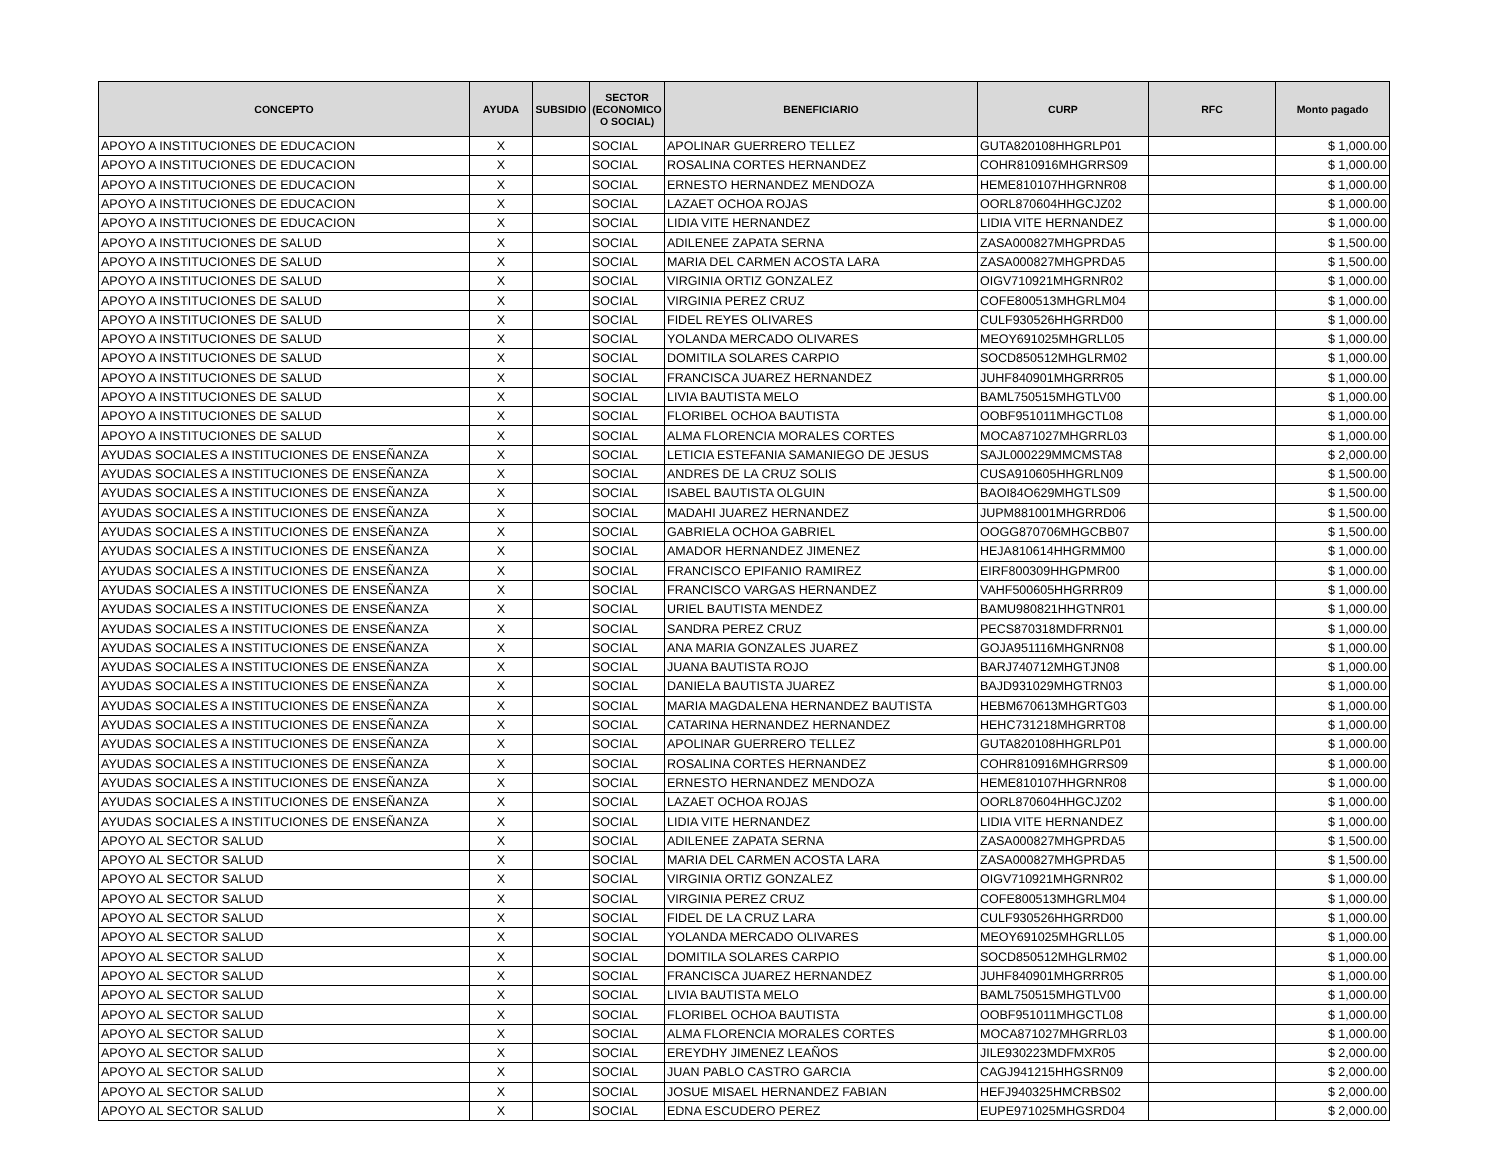| CONCEPTO | AYUDA | SUBSIDIO | SECTOR (ECONOMICO O SOCIAL) | BENEFICIARIO | CURP | RFC | Monto pagado |
| --- | --- | --- | --- | --- | --- | --- | --- |
| APOYO A INSTITUCIONES DE EDUCACION | X | | SOCIAL | APOLINAR GUERRERO TELLEZ | GUTA820108HHGRLP01 | | $ 1,000.00 |
| APOYO A INSTITUCIONES DE EDUCACION | X | | SOCIAL | ROSALINA CORTES HERNANDEZ | COHR810916MHGRRS09 | | $ 1,000.00 |
| APOYO A INSTITUCIONES DE EDUCACION | X | | SOCIAL | ERNESTO HERNANDEZ MENDOZA | HEME810107HHGRNR08 | | $ 1,000.00 |
| APOYO A INSTITUCIONES DE EDUCACION | X | | SOCIAL | LAZAET OCHOA ROJAS | OORL870604HHGCJZ02 | | $ 1,000.00 |
| APOYO A INSTITUCIONES DE EDUCACION | X | | SOCIAL | LIDIA VITE HERNANDEZ | LIDIA VITE HERNANDEZ | | $ 1,000.00 |
| APOYO A INSTITUCIONES DE SALUD | X | | SOCIAL | ADILENEE ZAPATA SERNA | ZASA000827MHGPRDA5 | | $ 1,500.00 |
| APOYO A INSTITUCIONES DE SALUD | X | | SOCIAL | MARIA DEL CARMEN ACOSTA LARA | ZASA000827MHGPRDA5 | | $ 1,500.00 |
| APOYO A INSTITUCIONES DE SALUD | X | | SOCIAL | VIRGINIA ORTIZ GONZALEZ | OIGV710921MHGRNR02 | | $ 1,000.00 |
| APOYO A INSTITUCIONES DE SALUD | X | | SOCIAL | VIRGINIA PEREZ CRUZ | COFE800513MHGRLM04 | | $ 1,000.00 |
| APOYO A INSTITUCIONES DE SALUD | X | | SOCIAL | FIDEL REYES OLIVARES | CULF930526HHGRRD00 | | $ 1,000.00 |
| APOYO A INSTITUCIONES DE SALUD | X | | SOCIAL | YOLANDA MERCADO OLIVARES | MEOY691025MHGRLL05 | | $ 1,000.00 |
| APOYO A INSTITUCIONES DE SALUD | X | | SOCIAL | DOMITILA SOLARES CARPIO | SOCD850512MHGLRM02 | | $ 1,000.00 |
| APOYO A INSTITUCIONES DE SALUD | X | | SOCIAL | FRANCISCA JUAREZ HERNANDEZ | JUHF840901MHGRRR05 | | $ 1,000.00 |
| APOYO A INSTITUCIONES DE SALUD | X | | SOCIAL | LIVIA BAUTISTA MELO | BAML750515MHGTLV00 | | $ 1,000.00 |
| APOYO A INSTITUCIONES DE SALUD | X | | SOCIAL | FLORIBEL OCHOA BAUTISTA | OOBF951011MHGCTL08 | | $ 1,000.00 |
| APOYO A INSTITUCIONES DE SALUD | X | | SOCIAL | ALMA FLORENCIA MORALES CORTES | MOCA871027MHGRRL03 | | $ 1,000.00 |
| AYUDAS SOCIALES A INSTITUCIONES DE ENSEÑANZA | X | | SOCIAL | LETICIA ESTEFANIA SAMANIEGO DE JESUS | SAJL000229MMCMSTA8 | | $ 2,000.00 |
| AYUDAS SOCIALES A INSTITUCIONES DE ENSEÑANZA | X | | SOCIAL | ANDRES DE LA CRUZ SOLIS | CUSA910605HHGRLN09 | | $ 1,500.00 |
| AYUDAS SOCIALES A INSTITUCIONES DE ENSEÑANZA | X | | SOCIAL | ISABEL BAUTISTA OLGUIN | BAOI84O629MHGTLS09 | | $ 1,500.00 |
| AYUDAS SOCIALES A INSTITUCIONES DE ENSEÑANZA | X | | SOCIAL | MADAHI JUAREZ HERNANDEZ | JUPM881001MHGRRD06 | | $ 1,500.00 |
| AYUDAS SOCIALES A INSTITUCIONES DE ENSEÑANZA | X | | SOCIAL | GABRIELA OCHOA GABRIEL | OOGG870706MHGCBB07 | | $ 1,500.00 |
| AYUDAS SOCIALES A INSTITUCIONES DE ENSEÑANZA | X | | SOCIAL | AMADOR HERNANDEZ JIMENEZ | HEJA810614HHGRMM00 | | $ 1,000.00 |
| AYUDAS SOCIALES A INSTITUCIONES DE ENSEÑANZA | X | | SOCIAL | FRANCISCO EPIFANIO RAMIREZ | EIRF800309HHGPMR00 | | $ 1,000.00 |
| AYUDAS SOCIALES A INSTITUCIONES DE ENSEÑANZA | X | | SOCIAL | FRANCISCO VARGAS HERNANDEZ | VAHF500605HHGRRR09 | | $ 1,000.00 |
| AYUDAS SOCIALES A INSTITUCIONES DE ENSEÑANZA | X | | SOCIAL | URIEL BAUTISTA MENDEZ | BAMU980821HHGTNR01 | | $ 1,000.00 |
| AYUDAS SOCIALES A INSTITUCIONES DE ENSEÑANZA | X | | SOCIAL | SANDRA PEREZ CRUZ | PECS870318MDFRRN01 | | $ 1,000.00 |
| AYUDAS SOCIALES A INSTITUCIONES DE ENSEÑANZA | X | | SOCIAL | ANA MARIA GONZALES JUAREZ | GOJA951116MHGNRN08 | | $ 1,000.00 |
| AYUDAS SOCIALES A INSTITUCIONES DE ENSEÑANZA | X | | SOCIAL | JUANA BAUTISTA ROJO | BARJ740712MHGTJN08 | | $ 1,000.00 |
| AYUDAS SOCIALES A INSTITUCIONES DE ENSEÑANZA | X | | SOCIAL | DANIELA BAUTISTA JUAREZ | BAJD931029MHGTRN03 | | $ 1,000.00 |
| AYUDAS SOCIALES A INSTITUCIONES DE ENSEÑANZA | X | | SOCIAL | MARIA MAGDALENA HERNANDEZ BAUTISTA | HEBM670613MHGRTG03 | | $ 1,000.00 |
| AYUDAS SOCIALES A INSTITUCIONES DE ENSEÑANZA | X | | SOCIAL | CATARINA HERNANDEZ HERNANDEZ | HEHC731218MHGRRT08 | | $ 1,000.00 |
| AYUDAS SOCIALES A INSTITUCIONES DE ENSEÑANZA | X | | SOCIAL | APOLINAR GUERRERO TELLEZ | GUTA820108HHGRLP01 | | $ 1,000.00 |
| AYUDAS SOCIALES A INSTITUCIONES DE ENSEÑANZA | X | | SOCIAL | ROSALINA CORTES HERNANDEZ | COHR810916MHGRRS09 | | $ 1,000.00 |
| AYUDAS SOCIALES A INSTITUCIONES DE ENSEÑANZA | X | | SOCIAL | ERNESTO HERNANDEZ MENDOZA | HEME810107HHGRNR08 | | $ 1,000.00 |
| AYUDAS SOCIALES A INSTITUCIONES DE ENSEÑANZA | X | | SOCIAL | LAZAET OCHOA ROJAS | OORL870604HHGCJZ02 | | $ 1,000.00 |
| AYUDAS SOCIALES A INSTITUCIONES DE ENSEÑANZA | X | | SOCIAL | LIDIA VITE HERNANDEZ | LIDIA VITE HERNANDEZ | | $ 1,000.00 |
| APOYO AL SECTOR SALUD | X | | SOCIAL | ADILENEE ZAPATA SERNA | ZASA000827MHGPRDA5 | | $ 1,500.00 |
| APOYO AL SECTOR SALUD | X | | SOCIAL | MARIA DEL CARMEN ACOSTA LARA | ZASA000827MHGPRDA5 | | $ 1,500.00 |
| APOYO AL SECTOR SALUD | X | | SOCIAL | VIRGINIA ORTIZ GONZALEZ | OIGV710921MHGRNR02 | | $ 1,000.00 |
| APOYO AL SECTOR SALUD | X | | SOCIAL | VIRGINIA PEREZ CRUZ | COFE800513MHGRLM04 | | $ 1,000.00 |
| APOYO AL SECTOR SALUD | X | | SOCIAL | FIDEL DE LA CRUZ LARA | CULF930526HHGRRD00 | | $ 1,000.00 |
| APOYO AL SECTOR SALUD | X | | SOCIAL | YOLANDA MERCADO OLIVARES | MEOY691025MHGRLL05 | | $ 1,000.00 |
| APOYO AL SECTOR SALUD | X | | SOCIAL | DOMITILA SOLARES CARPIO | SOCD850512MHGLRM02 | | $ 1,000.00 |
| APOYO AL SECTOR SALUD | X | | SOCIAL | FRANCISCA JUAREZ HERNANDEZ | JUHF840901MHGRRR05 | | $ 1,000.00 |
| APOYO AL SECTOR SALUD | X | | SOCIAL | LIVIA BAUTISTA MELO | BAML750515MHGTLV00 | | $ 1,000.00 |
| APOYO AL SECTOR SALUD | X | | SOCIAL | FLORIBEL OCHOA BAUTISTA | OOBF951011MHGCTL08 | | $ 1,000.00 |
| APOYO AL SECTOR SALUD | X | | SOCIAL | ALMA FLORENCIA MORALES CORTES | MOCA871027MHGRRL03 | | $ 1,000.00 |
| APOYO AL SECTOR SALUD | X | | SOCIAL | EREYDHY JIMENEZ LEAÑOS | JILE930223MDFMXR05 | | $ 2,000.00 |
| APOYO AL SECTOR SALUD | X | | SOCIAL | JUAN PABLO CASTRO GARCIA | CAGJ941215HHGSRN09 | | $ 2,000.00 |
| APOYO AL SECTOR SALUD | X | | SOCIAL | JOSUE MISAEL HERNANDEZ FABIAN | HEFJ940325HMCRBS02 | | $ 2,000.00 |
| APOYO AL SECTOR SALUD | X | | SOCIAL | EDNA ESCUDERO PEREZ | EUPE971025MHGSRD04 | | $ 2,000.00 |